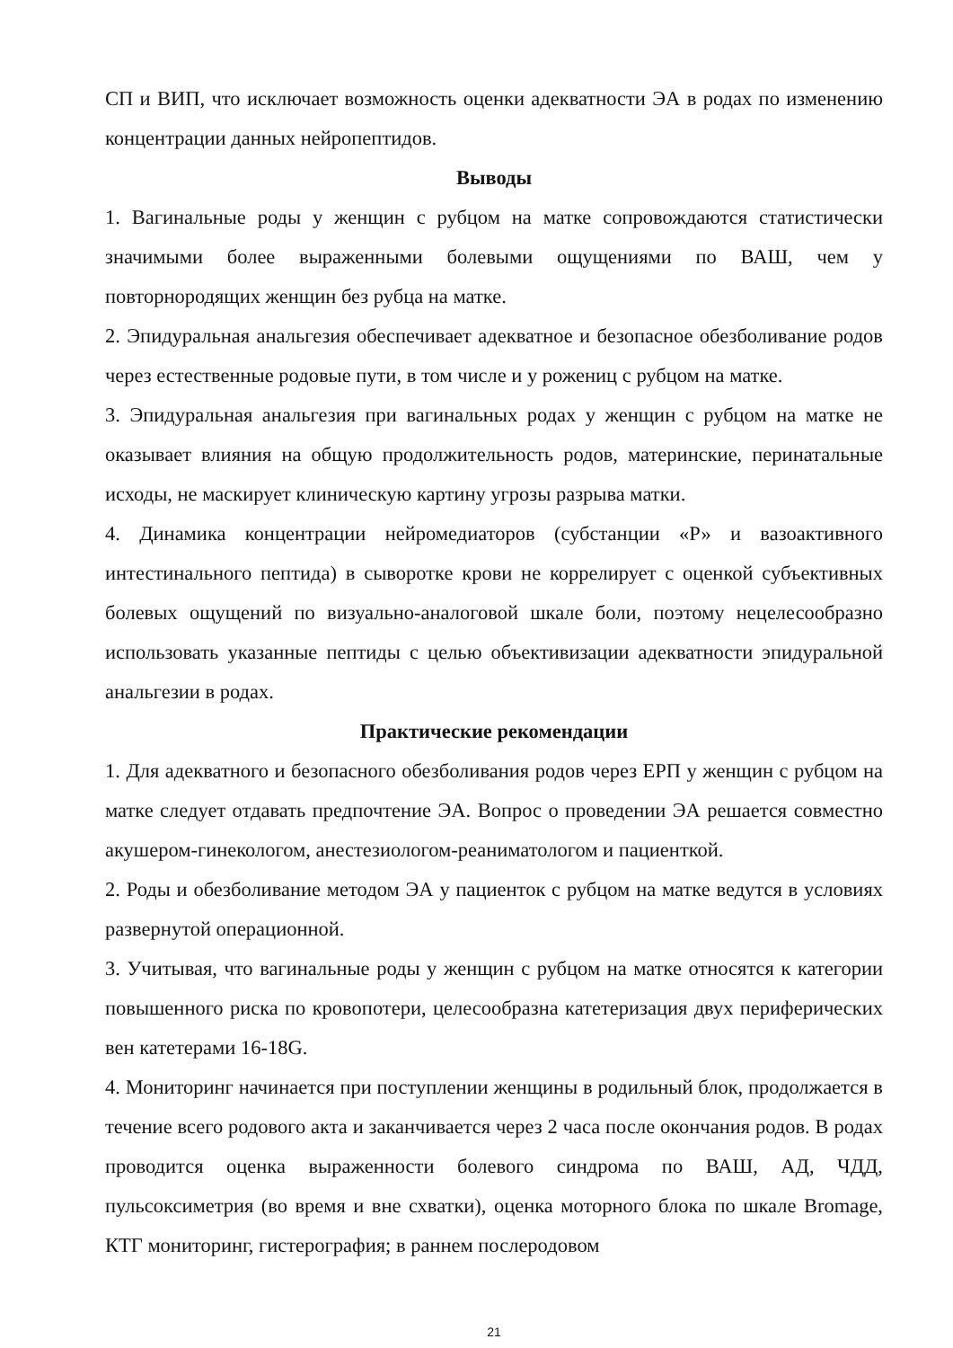СП и ВИП, что исключает возможность оценки адекватности ЭА в родах по изменению концентрации данных нейропептидов.
Выводы
1. Вагинальные роды у женщин с рубцом на матке сопровождаются статистически значимыми более выраженными болевыми ощущениями по ВАШ, чем у повторнородящих женщин без рубца на матке.
2. Эпидуральная анальгезия обеспечивает адекватное и безопасное обезболивание родов через естественные родовые пути, в том числе и у рожениц с рубцом на матке.
3. Эпидуральная анальгезия при вагинальных родах у женщин с рубцом на матке не оказывает влияния на общую продолжительность родов, материнские, перинатальные исходы, не маскирует клиническую картину угрозы разрыва матки.
4. Динамика концентрации нейромедиаторов (субстанции «Р» и вазоактивного интестинального пептида) в сыворотке крови не коррелирует с оценкой субъективных болевых ощущений по визуально-аналоговой шкале боли, поэтому нецелесообразно использовать указанные пептиды с целью объективизации адекватности эпидуральной анальгезии в родах.
Практические рекомендации
1. Для адекватного и безопасного обезболивания родов через ЕРП у женщин с рубцом на матке следует отдавать предпочтение ЭА. Вопрос о проведении ЭА решается совместно акушером-гинекологом, анестезиологом-реаниматологом и пациенткой.
2. Роды и обезболивание методом ЭА у пациенток с рубцом на матке ведутся в условиях развернутой операционной.
3. Учитывая, что вагинальные роды у женщин с рубцом на матке относятся к категории повышенного риска по кровопотери, целесообразна катетеризация двух периферических вен катетерами 16-18G.
4. Мониторинг начинается при поступлении женщины в родильный блок, продолжается в течение всего родового акта и заканчивается через 2 часа после окончания родов. В родах проводится оценка выраженности болевого синдрома по ВАШ, АД, ЧДД, пульсоксиметрия (во время и вне схватки), оценка моторного блока по шкале Bromage, КТГ мониторинг, гистерография; в раннем послеродовом
21